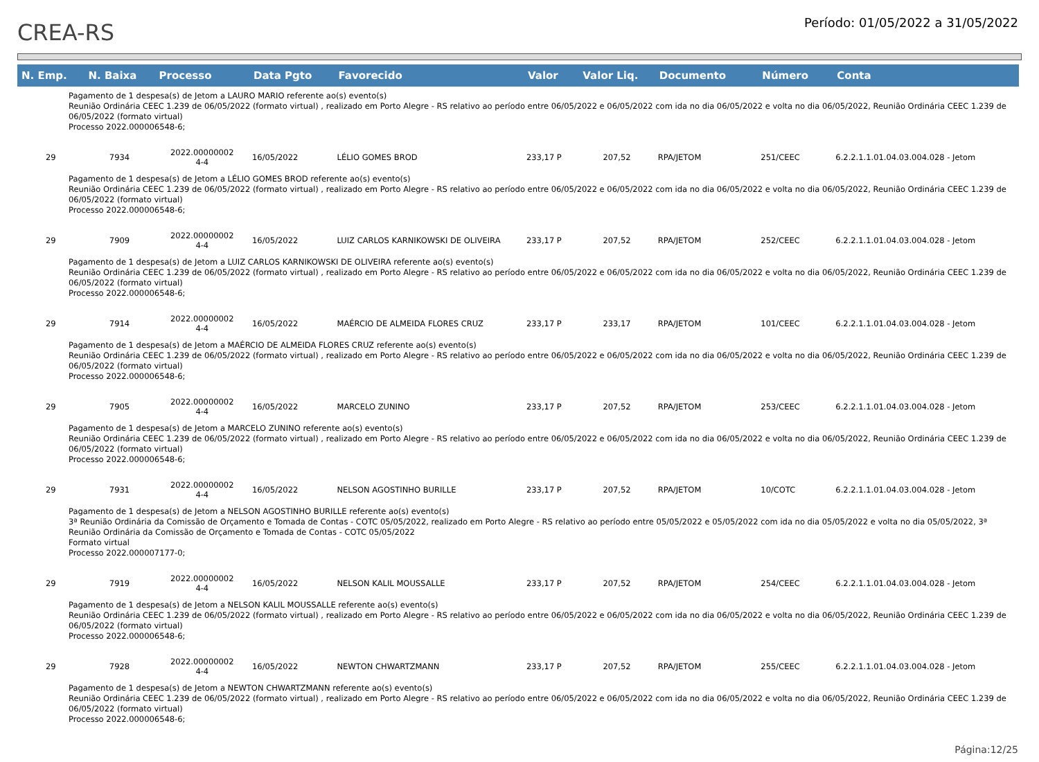CREA-RS
Período: 01/05/2022 a 31/05/2022
| N. Emp. | N. Baixa | Processo | Data Pgto | Favorecido | Valor | Valor Liq. | Documento | Número | Conta |
| --- | --- | --- | --- | --- | --- | --- | --- | --- | --- |
| Pagamento de 1 despesa(s) de Jetom a LAURO MARIO referente ao(s) evento(s) Reunião Ordinária CEEC 1.239 de 06/05/2022 (formato virtual) , realizado em Porto Alegre - RS relativo ao período entre 06/05/2022 e 06/05/2022 com ida no dia 06/05/2022 e volta no dia 06/05/2022, Reunião Ordinária CEEC 1.239 de 06/05/2022 (formato virtual) Processo 2022.000006548-6; | | | | | | | | | |
| 29 | 7934 | 2022.00000002 4-4 | 16/05/2022 | LÉLIO GOMES BROD | 233,17 P | 207,52 | RPA/JETOM | 251/CEEC | 6.2.2.1.1.01.04.03.004.028 - Jetom |
| Pagamento de 1 despesa(s) de Jetom a LÉLIO GOMES BROD referente ao(s) evento(s) Reunião Ordinária CEEC 1.239 de 06/05/2022 (formato virtual) , realizado em Porto Alegre - RS relativo ao período entre 06/05/2022 e 06/05/2022 com ida no dia 06/05/2022 e volta no dia 06/05/2022, Reunião Ordinária CEEC 1.239 de 06/05/2022 (formato virtual) Processo 2022.000006548-6; | | | | | | | | | |
| 29 | 7909 | 2022.00000002 4-4 | 16/05/2022 | LUIZ CARLOS KARNIKOWSKI DE OLIVEIRA | 233,17 P | 207,52 | RPA/JETOM | 252/CEEC | 6.2.2.1.1.01.04.03.004.028 - Jetom |
| Pagamento de 1 despesa(s) de Jetom a LUIZ CARLOS KARNIKOWSKI DE OLIVEIRA referente ao(s) evento(s) Reunião Ordinária CEEC 1.239 de 06/05/2022 (formato virtual) , realizado em Porto Alegre - RS relativo ao período entre 06/05/2022 e 06/05/2022 com ida no dia 06/05/2022 e volta no dia 06/05/2022, Reunião Ordinária CEEC 1.239 de 06/05/2022 (formato virtual) Processo 2022.000006548-6; | | | | | | | | | |
| 29 | 7914 | 2022.00000002 4-4 | 16/05/2022 | MAÉRCIO DE ALMEIDA FLORES CRUZ | 233,17 P | 233,17 | RPA/JETOM | 101/CEEC | 6.2.2.1.1.01.04.03.004.028 - Jetom |
| Pagamento de 1 despesa(s) de Jetom a MAÉRCIO DE ALMEIDA FLORES CRUZ referente ao(s) evento(s) Reunião Ordinária CEEC 1.239 de 06/05/2022 (formato virtual) , realizado em Porto Alegre - RS relativo ao período entre 06/05/2022 e 06/05/2022 com ida no dia 06/05/2022 e volta no dia 06/05/2022, Reunião Ordinária CEEC 1.239 de 06/05/2022 (formato virtual) Processo 2022.000006548-6; | | | | | | | | | |
| 29 | 7905 | 2022.00000002 4-4 | 16/05/2022 | MARCELO ZUNINO | 233,17 P | 207,52 | RPA/JETOM | 253/CEEC | 6.2.2.1.1.01.04.03.004.028 - Jetom |
| Pagamento de 1 despesa(s) de Jetom a MARCELO ZUNINO referente ao(s) evento(s) Reunião Ordinária CEEC 1.239 de 06/05/2022 (formato virtual) , realizado em Porto Alegre - RS relativo ao período entre 06/05/2022 e 06/05/2022 com ida no dia 06/05/2022 e volta no dia 06/05/2022, Reunião Ordinária CEEC 1.239 de 06/05/2022 (formato virtual) Processo 2022.000006548-6; | | | | | | | | | |
| 29 | 7931 | 2022.00000002 4-4 | 16/05/2022 | NELSON AGOSTINHO BURILLE | 233,17 P | 207,52 | RPA/JETOM | 10/COTC | 6.2.2.1.1.01.04.03.004.028 - Jetom |
| Pagamento de 1 despesa(s) de Jetom a NELSON AGOSTINHO BURILLE referente ao(s) evento(s) 3ª Reunião Ordinária da Comissão de Orçamento e Tomada de Contas - COTC 05/05/2022, realizado em Porto Alegre - RS relativo ao período entre 05/05/2022 e 05/05/2022 com ida no dia 05/05/2022 e volta no dia 05/05/2022, 3ª Reunião Ordinária da Comissão de Orçamento e Tomada de Contas - COTC 05/05/2022 Formato virtual Processo 2022.000007177-0; | | | | | | | | | |
| 29 | 7919 | 2022.00000002 4-4 | 16/05/2022 | NELSON KALIL MOUSSALLE | 233,17 P | 207,52 | RPA/JETOM | 254/CEEC | 6.2.2.1.1.01.04.03.004.028 - Jetom |
| Pagamento de 1 despesa(s) de Jetom a NELSON KALIL MOUSSALLE referente ao(s) evento(s) Reunião Ordinária CEEC 1.239 de 06/05/2022 (formato virtual) , realizado em Porto Alegre - RS relativo ao período entre 06/05/2022 e 06/05/2022 com ida no dia 06/05/2022 e volta no dia 06/05/2022, Reunião Ordinária CEEC 1.239 de 06/05/2022 (formato virtual) Processo 2022.000006548-6; | | | | | | | | | |
| 29 | 7928 | 2022.00000002 4-4 | 16/05/2022 | NEWTON CHWARTZMANN | 233,17 P | 207,52 | RPA/JETOM | 255/CEEC | 6.2.2.1.1.01.04.03.004.028 - Jetom |
| Pagamento de 1 despesa(s) de Jetom a NEWTON CHWARTZMANN referente ao(s) evento(s) Reunião Ordinária CEEC 1.239 de 06/05/2022 (formato virtual) , realizado em Porto Alegre - RS relativo ao período entre 06/05/2022 e 06/05/2022 com ida no dia 06/05/2022 e volta no dia 06/05/2022, Reunião Ordinária CEEC 1.239 de 06/05/2022 (formato virtual) Processo 2022.000006548-6; | | | | | | | | | |
Página:12/25